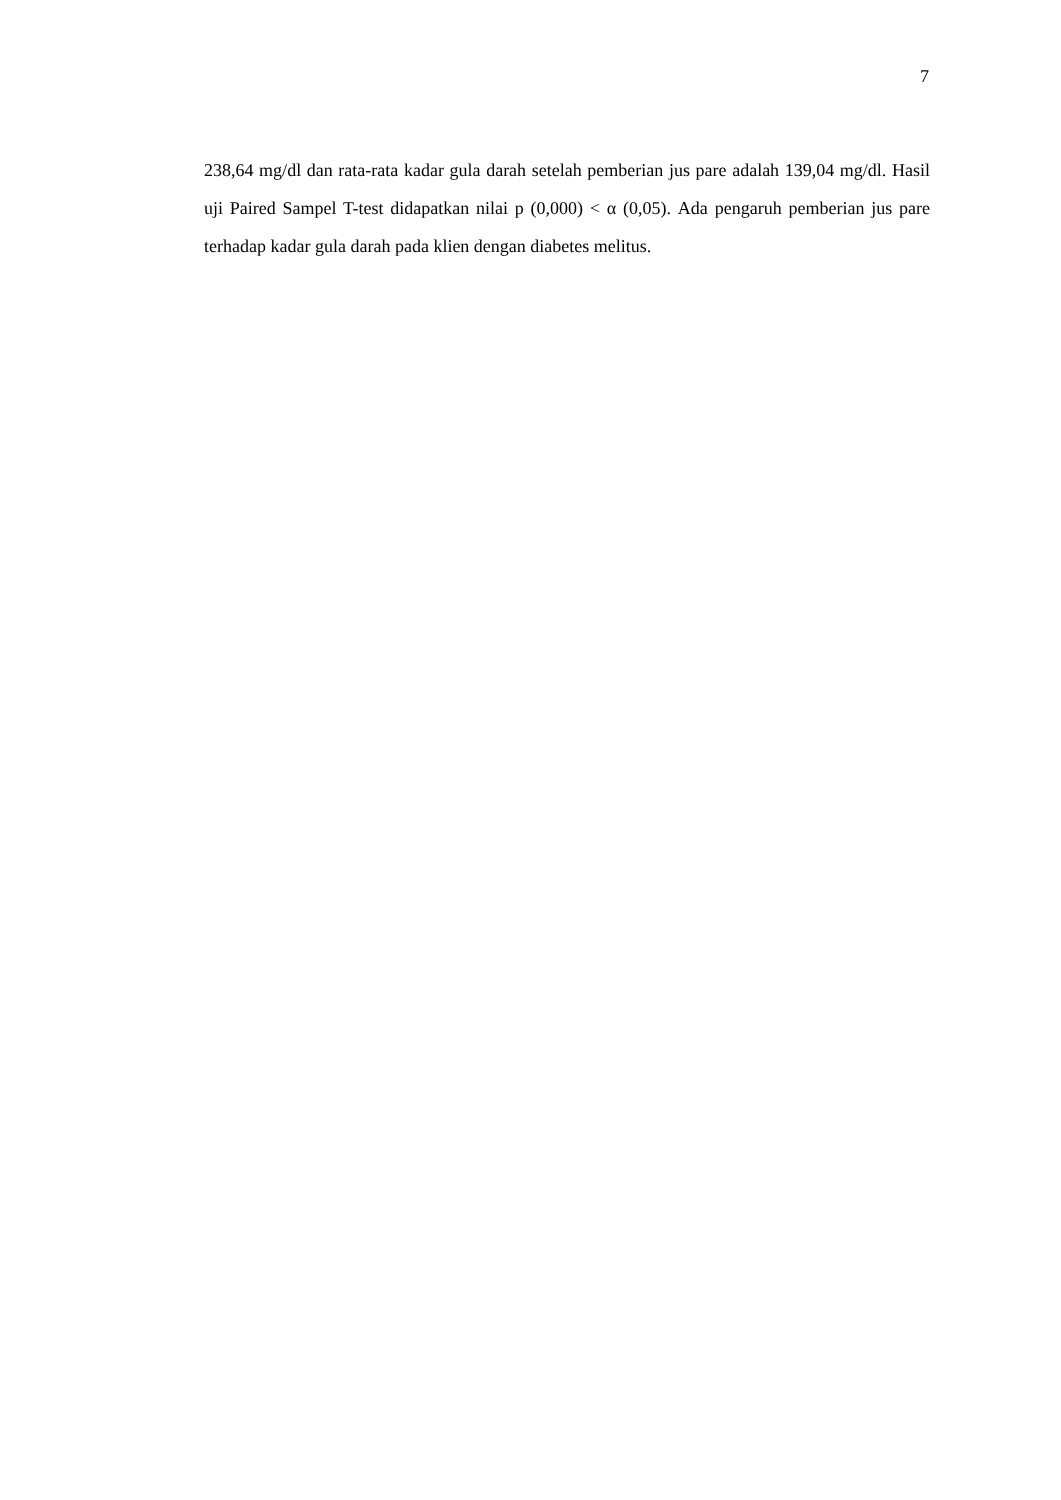7
238,64 mg/dl dan rata-rata kadar gula darah setelah pemberian jus pare adalah 139,04 mg/dl. Hasil uji Paired Sampel T-test didapatkan nilai p (0,000) < α (0,05). Ada pengaruh pemberian jus pare terhadap kadar gula darah pada klien dengan diabetes melitus.